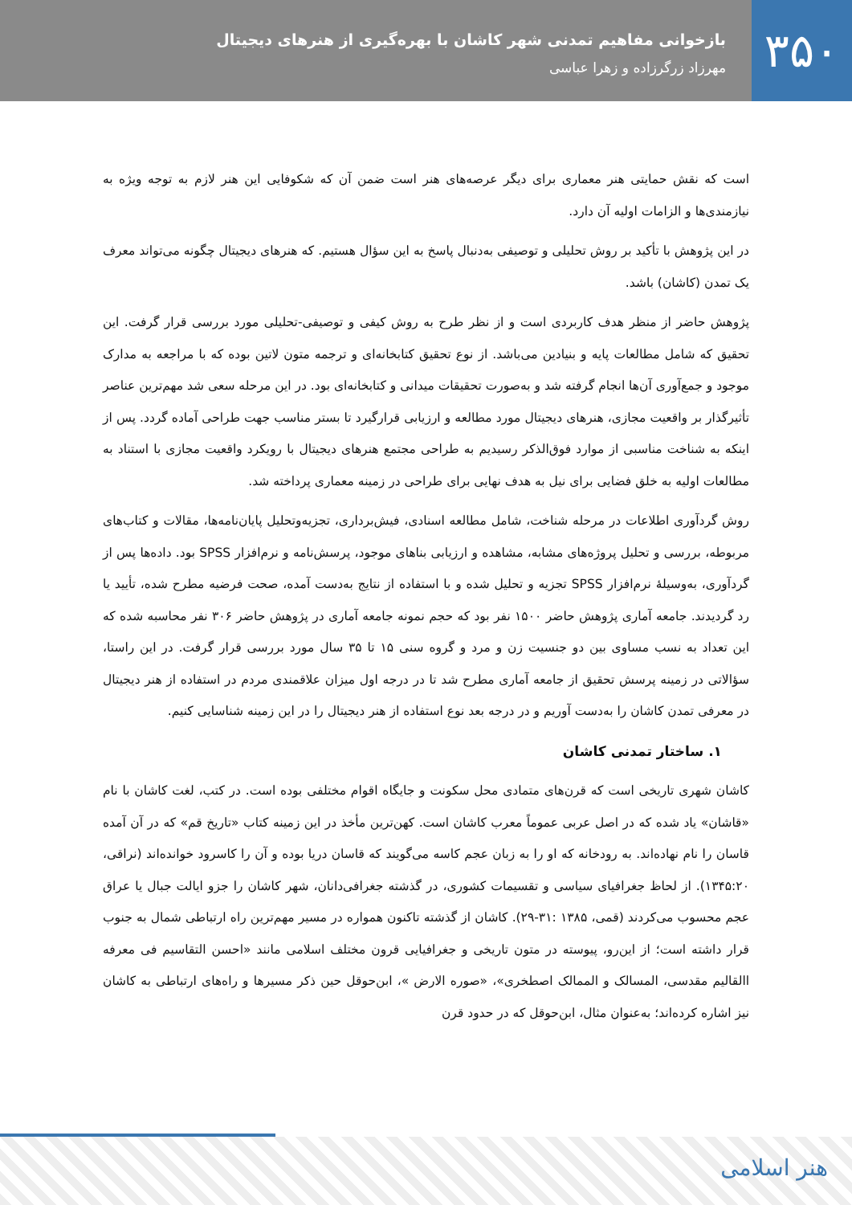۳۵۰
بازخوانی مفاهیم تمدنی شهر کاشان با بهره‌گیری از هنرهای دیجیتال
مهرزاد زرگرزاده و زهرا عباسی
است که نقش حمایتی هنر معماری برای دیگر عرصه‌های هنر است ضمن آن که شکوفایی این هنر لازم به توجه ویژه به نیازمندی‌ها و الزامات اولیه آن دارد.
در این پژوهش با تأکید بر روش تحلیلی و توصیفی به‌دنبال پاسخ به این سؤال هستیم. که هنرهای دیجیتال چگونه می‌تواند معرف یک تمدن (کاشان) باشد.
پژوهش حاضر از منظر هدف کاربردی است و از نظر طرح به روش کیفی و توصیفی-تحلیلی مورد بررسی قرار گرفت. این تحقیق که شامل مطالعات پایه و بنیادین می‌باشد. از نوع تحقیق کتابخانه‌ای و ترجمه متون لاتین بوده که با مراجعه به مدارک موجود و جمع‌آوری آن‌ها انجام گرفته شد و به‌صورت تحقیقات میدانی و کتابخانه‌ای بود. در این مرحله سعی شد مهم‌ترین عناصر تأثیرگذار بر واقعیت مجازی، هنرهای دیجیتال مورد مطالعه و ارزیابی قرارگیرد تا بستر مناسب جهت طراحی آماده گردد. پس از اینکه به شناخت مناسبی از موارد فوق‌الذکر رسیدیم به طراحی مجتمع هنرهای دیجیتال با رویکرد واقعیت مجازی با استناد به مطالعات اولیه به خلق فضایی برای نیل به هدف نهایی برای طراحی در زمینه معماری پرداخته شد.
روش گردآوری اطلاعات در مرحله شناخت، شامل مطالعه اسنادی، فیش‌برداری، تجزیه‌وتحلیل پایان‌نامه‌ها، مقالات و کتاب‌های مربوطه، بررسی و تحلیل پروژه‌های مشابه، مشاهده و ارزیابی بناهای موجود، پرسش‌نامه و نرم‌افزار SPSS بود. داده‌ها پس از گردآوری، به‌وسیلهٔ نرم‌افزار SPSS تجزیه و تحلیل شده و با استفاده از نتایج به‌دست آمده، صحت فرضیه مطرح شده، تأیید یا رد گردیدند. جامعه آماری پژوهش حاضر ۱۵۰۰ نفر بود که حجم نمونه جامعه آماری در پژوهش حاضر ۳۰۶ نفر محاسبه شده که این تعداد به نسب مساوی بین دو جنسیت زن و مرد و گروه سنی ۱۵ تا ۳۵ سال مورد بررسی قرار گرفت. در این راستا، سؤالاتی در زمینه پرسش تحقیق از جامعه آماری مطرح شد تا در درجه اول میزان علاقمندی مردم در استفاده از هنر دیجیتال در معرفی تمدن کاشان را به‌دست آوریم و در درجه بعد نوع استفاده از هنر دیجیتال را در این زمینه شناسایی کنیم.
۱. ساختار تمدنی کاشان
کاشان شهری تاریخی است که قرن‌های متمادی محل سکونت و جایگاه اقوام مختلفی بوده است. در کتب، لغت کاشان با نام «قاشان» یاد شده که در اصل عربی عموماً معرب کاشان است. کهن‌ترین مأخذ در این زمینه کتاب «تاریخ قم» که در آن آمده قاسان را نام نهاده‌اند. به رودخانه که او را به زبان عجم کاسه می‌گویند که قاسان دریا بوده و آن را کاسرود خوانده‌اند (نراقی، ۱۳۴۵:۲۰). از لحاظ جغرافیای سیاسی و تقسیمات کشوری، در گذشته جغرافی‌دانان، شهر کاشان را جزو ایالت جبال یا عراق عجم محسوب می‌کردند (قمی، ۱۳۸۵ :۳۱-۲۹). کاشان از گذشته تاکنون همواره در مسیر مهم‌ترین راه ارتباطی شمال به جنوب قرار داشته است؛ از این‌رو، پیوسته در متون تاریخی و جغرافیایی قرون مختلف اسلامی مانند «احسن التقاسیم فی معرفه االقالیم مقدسی، المسالک و الممالک اصطخری»، «صوره الارض »، ابن‌حوقل حین ذکر مسیرها و راه‌های ارتباطی به کاشان نیز اشاره کرده‌اند؛ به‌عنوان مثال، ابن‌حوقل که در حدود قرن
هنر اسلامی